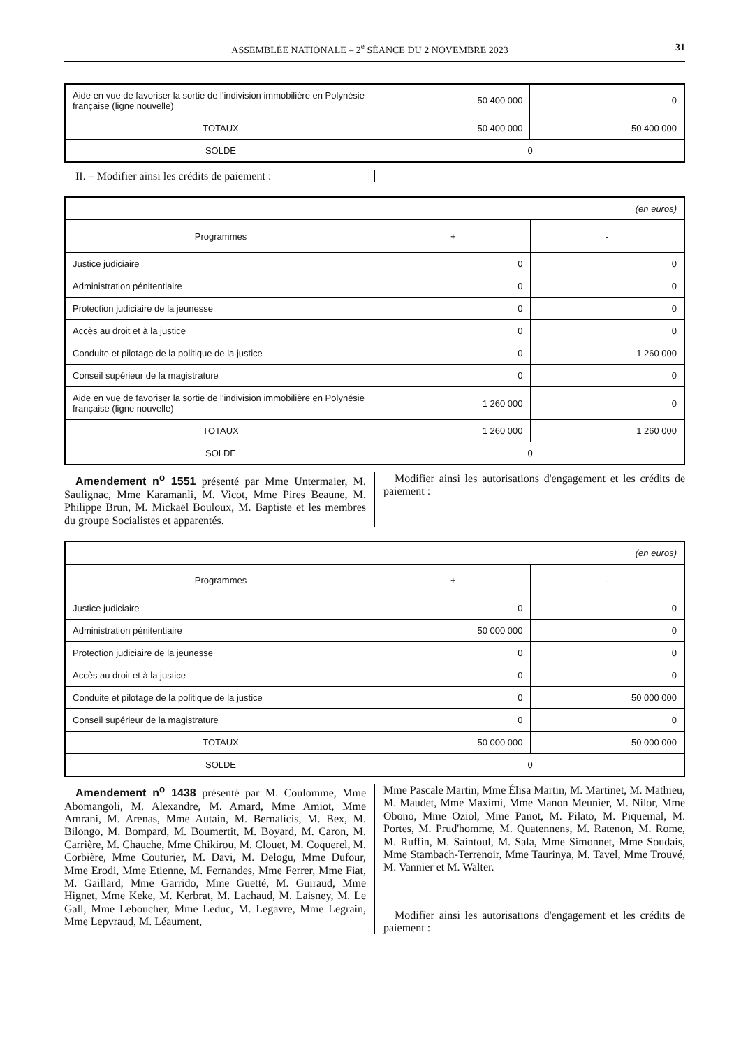ASSEMBLÉE NATIONALE – 2<sup>e</sup> SÉANCE DU 2 NOVEMBRE 2023 31
| Aide en vue de favoriser la sortie de l'indivision immobilière en Polynésie française (ligne nouvelle) | 50 400 000 | 0 |
| TOTAUX | 50 400 000 | 50 400 000 |
| SOLDE | 0 | |
II. – Modifier ainsi les crédits de paiement :
| (en euros) | | |
| Programmes | + | - |
| Justice judiciaire | 0 | 0 |
| Administration pénitentiaire | 0 | 0 |
| Protection judiciaire de la jeunesse | 0 | 0 |
| Accès au droit et à la justice | 0 | 0 |
| Conduite et pilotage de la politique de la justice | 0 | 1 260 000 |
| Conseil supérieur de la magistrature | 0 | 0 |
| Aide en vue de favoriser la sortie de l'indivision immobilière en Polynésie française (ligne nouvelle) | 1 260 000 | 0 |
| TOTAUX | 1 260 000 | 1 260 000 |
| SOLDE | 0 | |
Amendement n<sup>o</sup> 1551 présenté par Mme Untermaier, M. Saulignac, Mme Karamanli, M. Vicot, Mme Pires Beaune, M. Philippe Brun, M. Mickaël Bouloux, M. Baptiste et les membres du groupe Socialistes et apparentés.
Modifier ainsi les autorisations d'engagement et les crédits de paiement :
| (en euros) | | |
| Programmes | + | - |
| Justice judiciaire | 0 | 0 |
| Administration pénitentiaire | 50 000 000 | 0 |
| Protection judiciaire de la jeunesse | 0 | 0 |
| Accès au droit et à la justice | 0 | 0 |
| Conduite et pilotage de la politique de la justice | 0 | 50 000 000 |
| Conseil supérieur de la magistrature | 0 | 0 |
| TOTAUX | 50 000 000 | 50 000 000 |
| SOLDE | 0 | |
Amendement n<sup>o</sup> 1438 présenté par M. Coulomme, Mme Abomangoli, M. Alexandre, M. Amard, Mme Amiot, Mme Amrani, M. Arenas, Mme Autain, M. Bernalicis, M. Bex, M. Bilongo, M. Bompard, M. Boumertit, M. Boyard, M. Caron, M. Carrière, M. Chauche, Mme Chikirou, M. Clouet, M. Coquerel, M. Corbière, Mme Couturier, M. Davi, M. Delogu, Mme Dufour, Mme Erodi, Mme Etienne, M. Fernandes, Mme Ferrer, Mme Fiat, M. Gaillard, Mme Garrido, Mme Guetté, M. Guiraud, Mme Hignet, Mme Keke, M. Kerbrat, M. Lachaud, M. Laisney, M. Le Gall, Mme Leboucher, Mme Leduc, M. Legavre, Mme Legrain, Mme Lepvraud, M. Léaument,
Mme Pascale Martin, Mme Élisa Martin, M. Martinet, M. Mathieu, M. Maudet, Mme Maximi, Mme Manon Meunier, M. Nilor, Mme Obono, Mme Oziol, Mme Panot, M. Pilato, M. Piquemal, M. Portes, M. Prud'homme, M. Quatennens, M. Ratenon, M. Rome, M. Ruffin, M. Saintoul, M. Sala, Mme Simonnet, Mme Soudais, Mme Stambach-Terrenoir, Mme Taurinya, M. Tavel, Mme Trouvé, M. Vannier et M. Walter.
Modifier ainsi les autorisations d'engagement et les crédits de paiement :